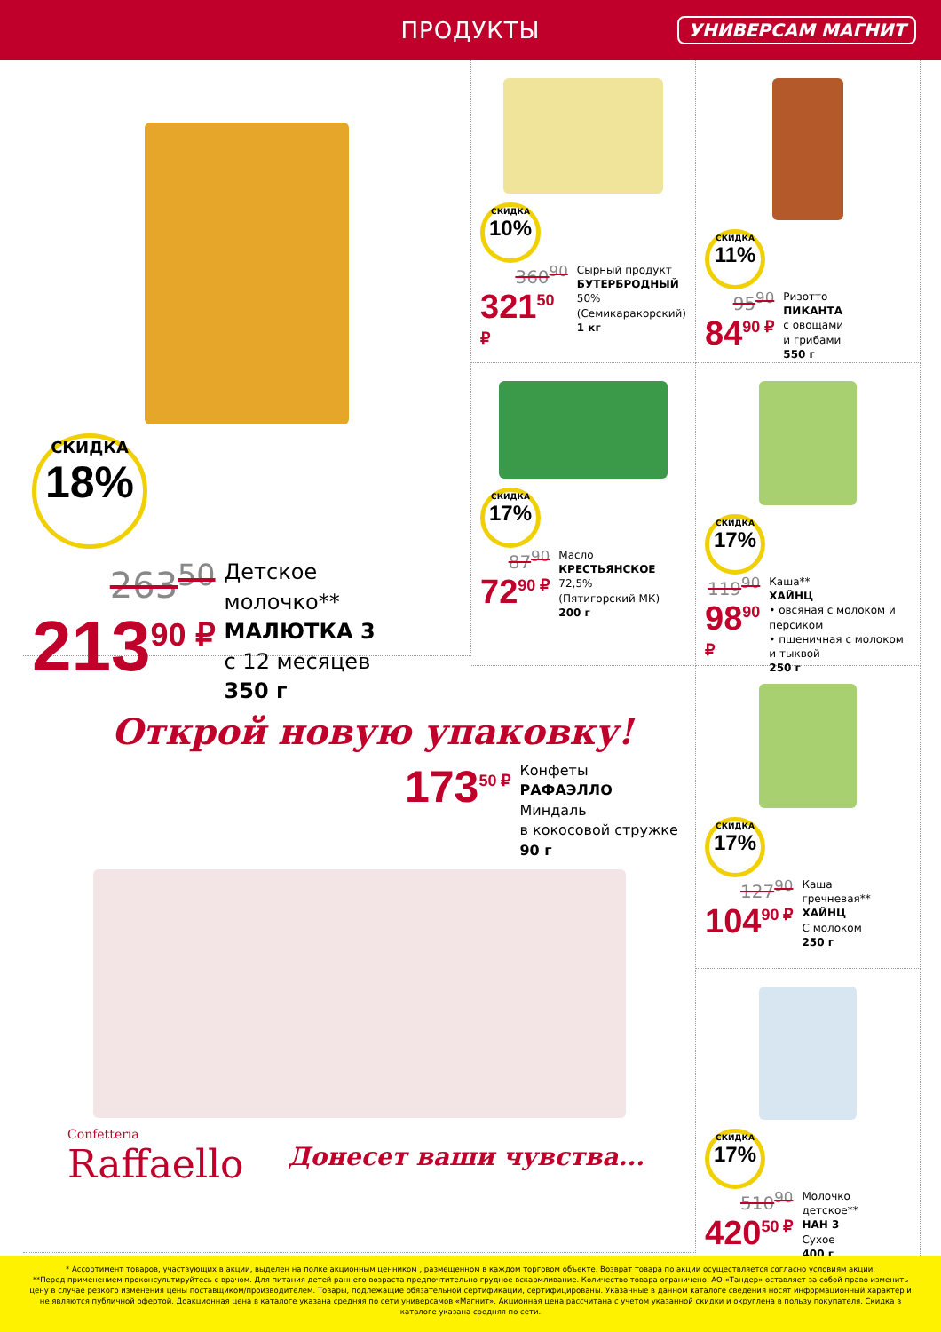ПРОДУКТЫ
УНИВЕРСАМ МАГНИТ
СКИДКА 18%
263<sup>50</sup>
213<sup>90 ₽</sup>
Детское
молочко**
МАЛЮТКА 3
с 12 месяцев
350 г
СКИДКА 10%
360<sup>90</sup>
321<sup>50 ₽</sup>
Сырный продукт
БУТЕРБРОДНЫЙ
50%
(Семикаракорский)
1 кг
СКИДКА 11%
95<sup>90</sup>
84<sup>90 ₽</sup>
Ризотто
ПИКАНТА
с овощами
и грибами
550 г
СКИДКА 17%
87<sup>90</sup>
72<sup>90 ₽</sup>
Масло
КРЕСТЬЯНСКОЕ
72,5%
(Пятигорский МК)
200 г
СКИДКА 17%
119<sup>90</sup>
98<sup>90 ₽</sup>
Каша**
ХАЙНЦ
• овсяная с молоком и персиком
• пшеничная с молоком и тыквой
250 г
Открой новую упаковку!
173<sup>50 ₽</sup>
Конфеты
РАФАЭЛЛО
Миндаль
в кокосовой стружке
90 г
Confetteria
Raffaello
Донесет ваши чувства...
СКИДКА 17%
127<sup>90</sup>
104<sup>90 ₽</sup>
Каша
гречневая**
ХАЙНЦ
С молоком
250 г
СКИДКА 17%
510<sup>90</sup>
420<sup>50 ₽</sup>
Молочко
детское**
НАН 3
Сухое
400 г
* Ассортимент товаров, участвующих в акции, выделен на полке акционным ценником , размещенном в каждом торговом объекте. Возврат товара по акции осуществляется согласно условиям акции.
**Перед применением проконсультируйтесь с врачом. Для питания детей раннего возраста предпочтительно грудное вскармливание. Количество товара ограничено. АО «Тандер» оставляет за собой право изменить цену в случае резкого изменения цены поставщиком/производителем. Товары, подлежащие обязательной сертификации, сертифицированы. Указанные в данном каталоге сведения носят информационный характер и не являются публичной офертой. Доакционная цена в каталоге указана средняя по сети универсамов «Магнит». Акционная цена рассчитана с учетом указанной скидки и округлена в пользу покупателя. Скидка в каталоге указана средняя по сети.